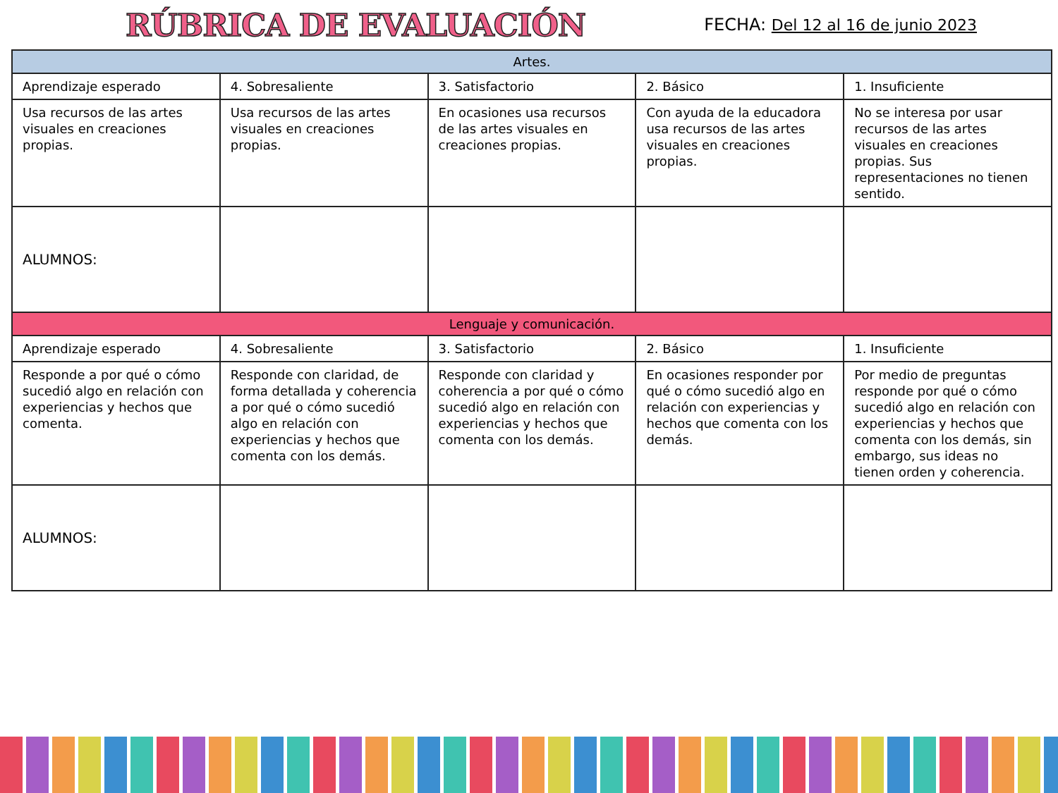RÚBRICA DE EVALUACIÓN
FECHA: Del 12 al 16 de junio 2023
| Artes. | | | | |
| Aprendizaje esperado | 4. Sobresaliente | 3. Satisfactorio | 2. Básico | 1. Insuficiente |
| Usa recursos de las artes visuales en creaciones propias. | Usa recursos de las artes visuales en creaciones propias. | En ocasiones usa recursos de las artes visuales en creaciones propias. | Con ayuda de la educadora usa recursos de las artes visuales en creaciones propias. | No se interesa por usar recursos de las artes visuales en creaciones propias. Sus representaciones no tienen sentido. |
| ALUMNOS: | | | | |
| Lenguaje y comunicación. | | | | |
| Aprendizaje esperado | 4. Sobresaliente | 3. Satisfactorio | 2. Básico | 1. Insuficiente |
| Responde a por qué o cómo sucedió algo en relación con experiencias y hechos que comenta. | Responde con claridad, de forma detallada y coherencia a por qué o cómo sucedió algo en relación con experiencias y hechos que comenta con los demás. | Responde con claridad y coherencia a por qué o cómo sucedió algo en relación con experiencias y hechos que comenta con los demás. | En ocasiones responder por qué o cómo sucedió algo en relación con experiencias y hechos que comenta con los demás. | Por medio de preguntas responde por qué o cómo sucedió algo en relación con experiencias y hechos que comenta con los demás, sin embargo, sus ideas no tienen orden y coherencia. |
| ALUMNOS: | | | | |